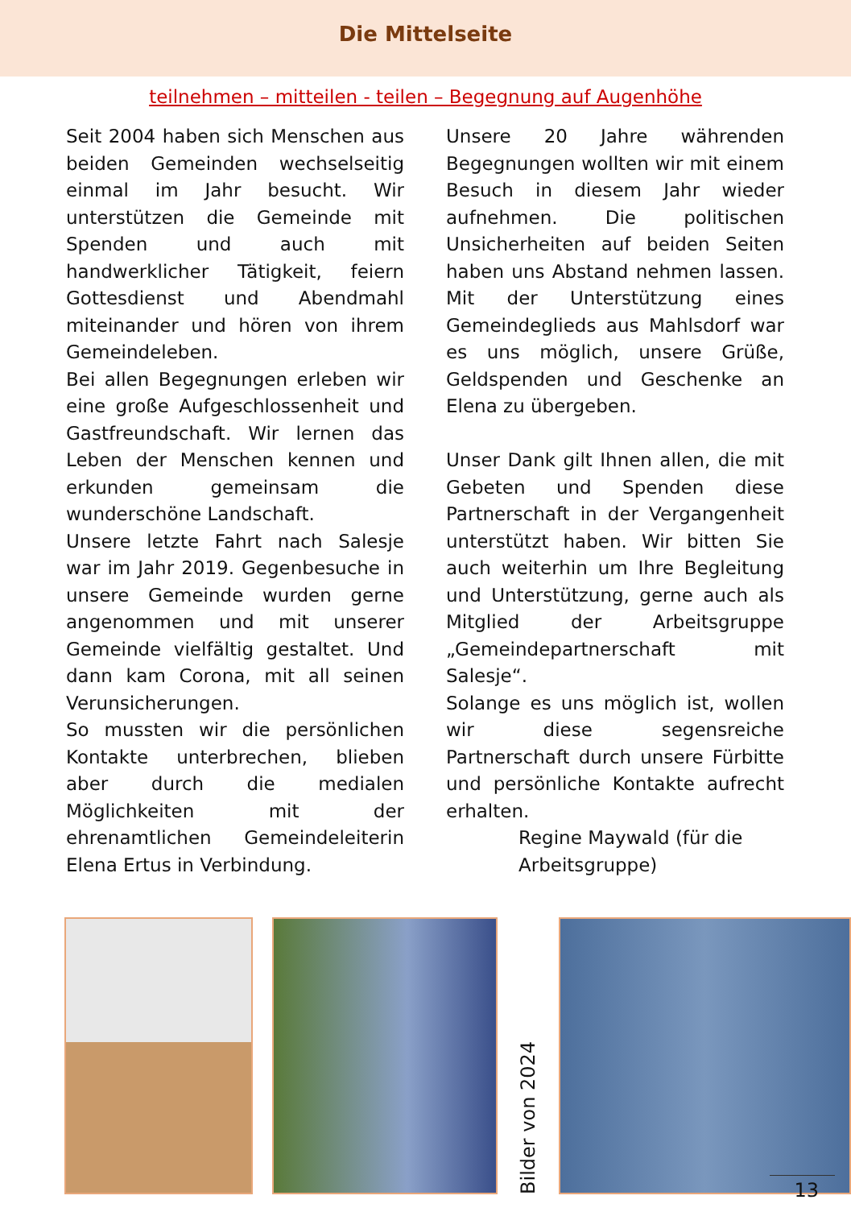Die Mittelseite
teilnehmen – mitteilen - teilen – Begegnung auf Augenhöhe
Seit 2004 haben sich Menschen aus beiden Gemeinden wechselseitig einmal im Jahr besucht. Wir unterstützen die Gemeinde mit Spenden und auch mit handwerklicher Tätigkeit, feiern Gottesdienst und Abendmahl miteinander und hören von ihrem Gemeindeleben.
Bei allen Begegnungen erleben wir eine große Aufgeschlossenheit und Gastfreundschaft. Wir lernen das Leben der Menschen kennen und erkunden gemeinsam die wunderschöne Landschaft.
Unsere letzte Fahrt nach Salesje war im Jahr 2019. Gegenbesuche in unsere Gemeinde wurden gerne angenommen und mit unserer Gemeinde vielfältig gestaltet. Und dann kam Corona, mit all seinen Verunsicherungen.
So mussten wir die persönlichen Kontakte unterbrechen, blieben aber durch die medialen Möglichkeiten mit der ehrenamtlichen Gemeindeleiterin Elena Ertus in Verbindung.
Unsere 20 Jahre währenden Begegnungen wollten wir mit einem Besuch in diesem Jahr wieder aufnehmen. Die politischen Unsicherheiten auf beiden Seiten haben uns Abstand nehmen lassen. Mit der Unterstützung eines Gemeindeglieds aus Mahlsdorf war es uns möglich, unsere Grüße, Geldspenden und Geschenke an Elena zu übergeben.
Unser Dank gilt Ihnen allen, die mit Gebeten und Spenden diese Partnerschaft in der Vergangenheit unterstützt haben. Wir bitten Sie auch weiterhin um Ihre Begleitung und Unterstützung, gerne auch als Mitglied der Arbeitsgruppe „Gemeindepartnerschaft mit Salesje“.
Solange es uns möglich ist, wollen wir diese segensreiche Partnerschaft durch unsere Fürbitte und persönliche Kontakte aufrecht erhalten.
Regine Maywald (für die Arbeitsgruppe)
Bilder von 2024
13